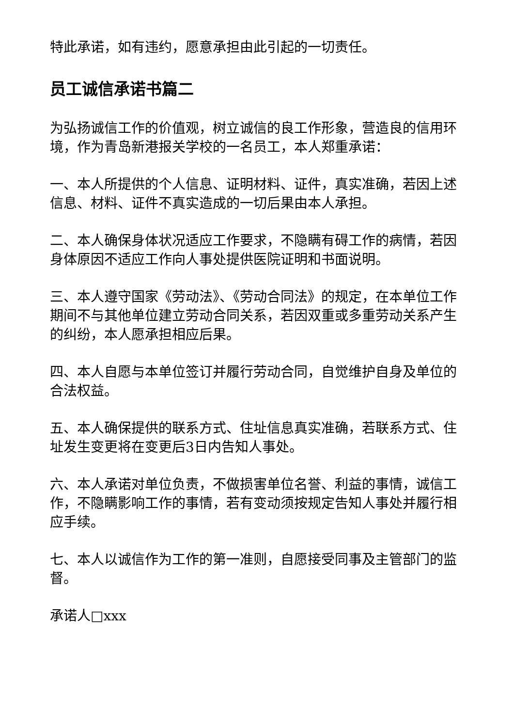特此承诺，如有违约，愿意承担由此引起的一切责任。
员工诚信承诺书篇二
为弘扬诚信工作的价值观，树立诚信的良工作形象，营造良的信用环境，作为青岛新港报关学校的一名员工，本人郑重承诺：
一、本人所提供的个人信息、证明材料、证件，真实准确，若因上述信息、材料、证件不真实造成的一切后果由本人承担。
二、本人确保身体状况适应工作要求，不隐瞒有碍工作的病情，若因身体原因不适应工作向人事处提供医院证明和书面说明。
三、本人遵守国家《劳动法》、《劳动合同法》的规定，在本单位工作期间不与其他单位建立劳动合同关系，若因双重或多重劳动关系产生的纠纷，本人愿承担相应后果。
四、本人自愿与本单位签订并履行劳动合同，自觉维护自身及单位的合法权益。
五、本人确保提供的联系方式、住址信息真实准确，若联系方式、住址发生变更将在变更后3日内告知人事处。
六、本人承诺对单位负责，不做损害单位名誉、利益的事情，诚信工作，不隐瞒影响工作的事情，若有变动须按规定告知人事处并履行相应手续。
七、本人以诚信作为工作的第一准则，自愿接受同事及主管部门的监督。
承诺人□xxx